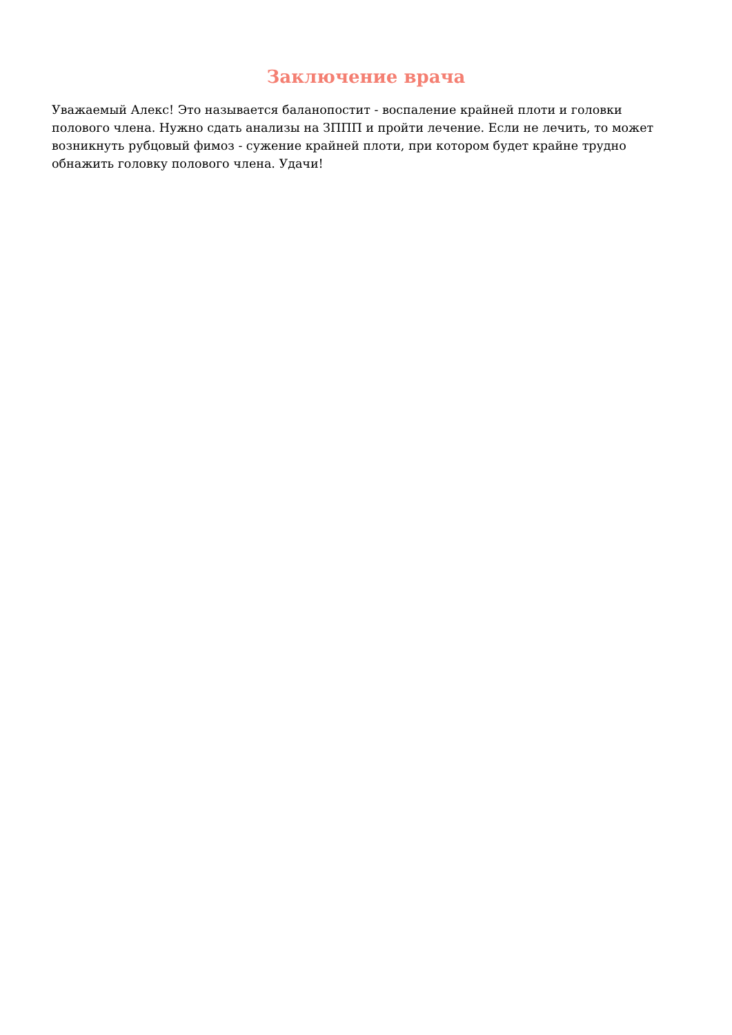Заключение врача
Уважаемый Алекс! Это называется баланопостит - воспаление крайней плоти и головки полового члена. Нужно сдать анализы на ЗППП и пройти лечение. Если не лечить, то может возникнуть рубцовый фимоз - сужение крайней плоти, при котором будет крайне трудно обнажить головку полового члена. Удачи!